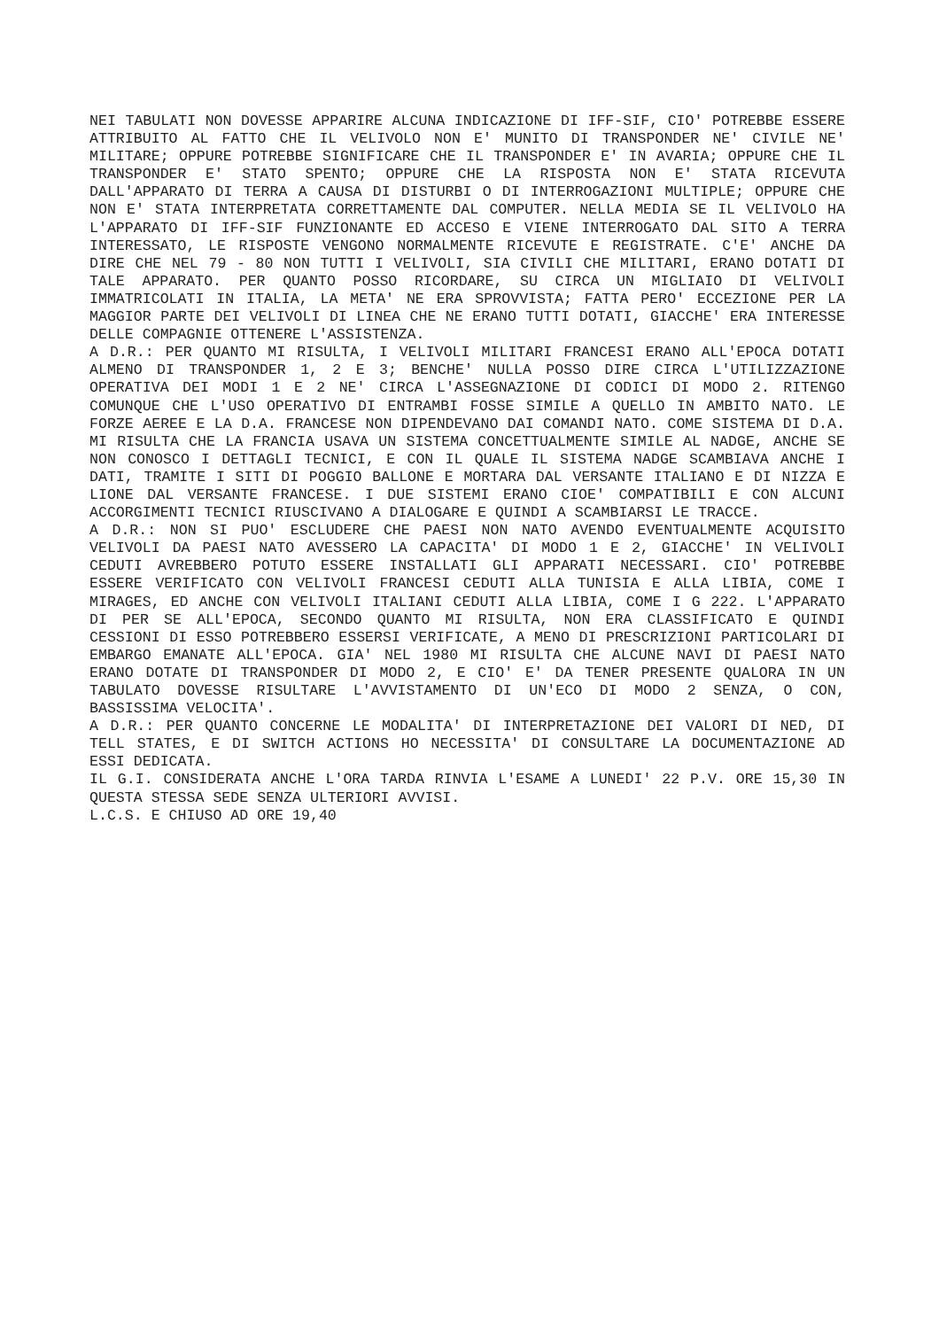NEI TABULATI NON DOVESSE APPARIRE ALCUNA INDICAZIONE DI IFF-SIF, CIO' POTREBBE ESSERE ATTRIBUITO AL FATTO CHE IL VELIVOLO NON E' MUNITO DI TRANSPONDER NE' CIVILE NE' MILITARE; OPPURE POTREBBE SIGNIFICARE CHE IL TRANSPONDER E' IN AVARIA; OPPURE CHE IL TRANSPONDER E' STATO SPENTO; OPPURE CHE LA RISPOSTA NON E' STATA RICEVUTA DALL'APPARATO DI TERRA A CAUSA DI DISTURBI O DI INTERROGAZIONI MULTIPLE; OPPURE CHE NON E' STATA INTERPRETATA CORRETTAMENTE DAL COMPUTER. NELLA MEDIA SE IL VELIVOLO HA L'APPARATO DI IFF-SIF FUNZIONANTE ED ACCESO E VIENE INTERROGATO DAL SITO A TERRA INTERESSATO, LE RISPOSTE VENGONO NORMALMENTE RICEVUTE E REGISTRATE. C'E' ANCHE DA DIRE CHE NEL 79 - 80 NON TUTTI I VELIVOLI, SIA CIVILI CHE MILITARI, ERANO DOTATI DI TALE APPARATO. PER QUANTO POSSO RICORDARE, SU CIRCA UN MIGLIAIO DI VELIVOLI IMMATRICOLATI IN ITALIA, LA META' NE ERA SPROVVISTA; FATTA PERO' ECCEZIONE PER LA MAGGIOR PARTE DEI VELIVOLI DI LINEA CHE NE ERANO TUTTI DOTATI, GIACCHE' ERA INTERESSE DELLE COMPAGNIE OTTENERE L'ASSISTENZA.
A D.R.: PER QUANTO MI RISULTA, I VELIVOLI MILITARI FRANCESI ERANO ALL'EPOCA DOTATI ALMENO DI TRANSPONDER 1, 2 E 3; BENCHE' NULLA POSSO DIRE CIRCA L'UTILIZZAZIONE OPERATIVA DEI MODI 1 E 2 NE' CIRCA L'ASSEGNAZIONE DI CODICI DI MODO 2. RITENGO COMUNQUE CHE L'USO OPERATIVO DI ENTRAMBI FOSSE SIMILE A QUELLO IN AMBITO NATO. LE FORZE AEREE E LA D.A. FRANCESE NON DIPENDEVANO DAI COMANDI NATO. COME SISTEMA DI D.A. MI RISULTA CHE LA FRANCIA USAVA UN SISTEMA CONCETTUALMENTE SIMILE AL NADGE, ANCHE SE NON CONOSCO I DETTAGLI TECNICI, E CON IL QUALE IL SISTEMA NADGE SCAMBIAVA ANCHE I DATI, TRAMITE I SITI DI POGGIO BALLONE E MORTARA DAL VERSANTE ITALIANO E DI NIZZA E LIONE DAL VERSANTE FRANCESE. I DUE SISTEMI ERANO CIOE' COMPATIBILI E CON ALCUNI ACCORGIMENTI TECNICI RIUSCIVANO A DIALOGARE E QUINDI A SCAMBIARSI LE TRACCE.
A D.R.: NON SI PUO' ESCLUDERE CHE PAESI NON NATO AVENDO EVENTUALMENTE ACQUISITO VELIVOLI DA PAESI NATO AVESSERO LA CAPACITA' DI MODO 1 E 2, GIACCHE' IN VELIVOLI CEDUTI AVREBBERO POTUTO ESSERE INSTALLATI GLI APPARATI NECESSARI. CIO' POTREBBE ESSERE VERIFICATO CON VELIVOLI FRANCESI CEDUTI ALLA TUNISIA E ALLA LIBIA, COME I MIRAGES, ED ANCHE CON VELIVOLI ITALIANI CEDUTI ALLA LIBIA, COME I G 222. L'APPARATO DI PER SE ALL'EPOCA, SECONDO QUANTO MI RISULTA, NON ERA CLASSIFICATO E QUINDI CESSIONI DI ESSO POTREBBERO ESSERSI VERIFICATE, A MENO DI PRESCRIZIONI PARTICOLARI DI EMBARGO EMANATE ALL'EPOCA. GIA' NEL 1980 MI RISULTA CHE ALCUNE NAVI DI PAESI NATO ERANO DOTATE DI TRANSPONDER DI MODO 2, E CIO' E' DA TENER PRESENTE QUALORA IN UN TABULATO DOVESSE RISULTARE L'AVVISTAMENTO DI UN'ECO DI MODO 2 SENZA, O CON, BASSISSIMA VELOCITA'.
A D.R.: PER QUANTO CONCERNE LE MODALITA' DI INTERPRETAZIONE DEI VALORI DI NED, DI TELL STATES, E DI SWITCH ACTIONS HO NECESSITA' DI CONSULTARE LA DOCUMENTAZIONE AD ESSI DEDICATA.
IL G.I. CONSIDERATA ANCHE L'ORA TARDA RINVIA L'ESAME A LUNEDI' 22 P.V. ORE 15,30 IN QUESTA STESSA SEDE SENZA ULTERIORI AVVISI.
L.C.S. E CHIUSO AD ORE 19,40